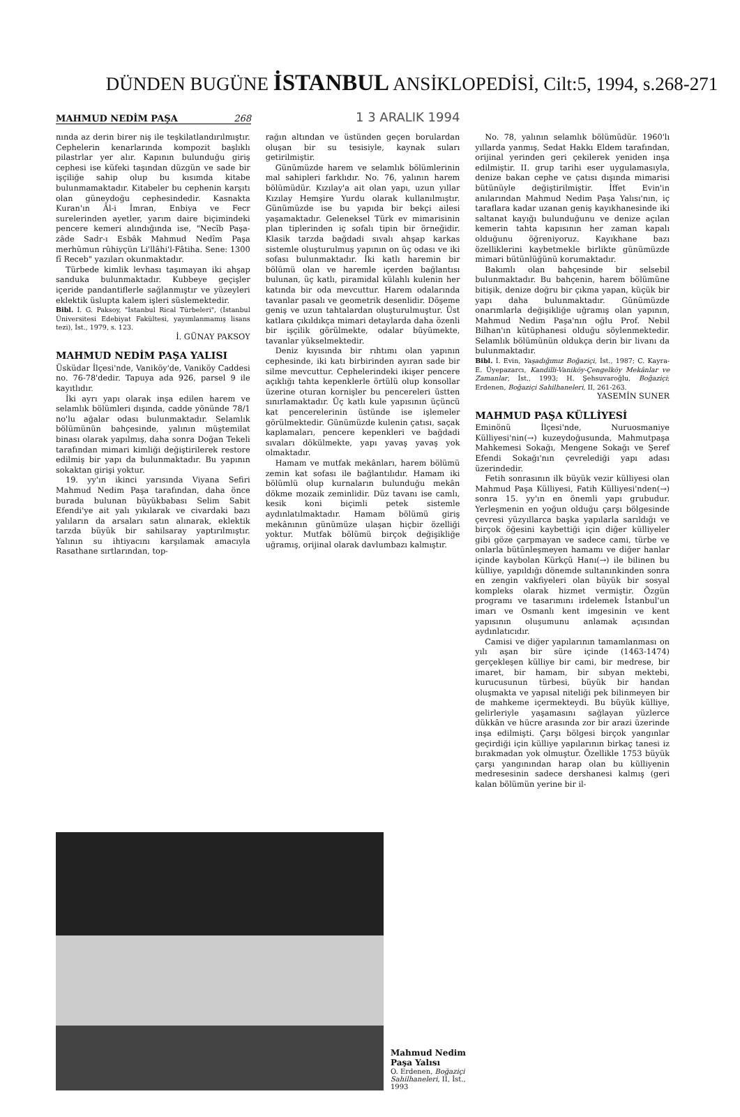DÜNDEN BUGÜNE İSTANBUL ANSİKLOPEDİSİ, Cilt:5, 1994, s.268-271
MAHMUD NEDİM PAŞA 268
1 3 ARALIK 1994
nında az derin birer niş ile teşkilatlandırılmıştır. Cephelerin kenarlarında kompozit başlıklı pilastrlar yer alır. Kapının bulunduğu giriş cephesi ise küfeki taşından düzgün ve sade bir işçiliğe sahip olup bu kısımda kitabe bulunmamaktadır. Kitabeler bu cephenin karşıtı olan güneydoğu cephesindedir. Kasnakta Kuran'ın Âl-i İmran, Enbiya ve Fecr surelerinden ayetler, yarım daire biçimindeki pencere kemeri alındığında ise, "Necîb Paşa-zâde Sadr-ı Esbâk Mahmud Nedîm Paşa merhûmun rûhiyçün Li'llâhi'l-Fâtiha. Sene: 1300 fî Receb" yazıları okunmaktadır.
Türbede kimlik levhası taşımayan iki ahşap sanduka bulunmaktadır. Kubbeye geçişler içeride pandantiflerle sağlanmıştır ve yüzeyleri eklektik üslupta kalem işleri süslemektedir.
Bibl. İ. G. Paksoy, "İstanbul Rical Türbeleri", (İstanbul Üniversitesi Edebiyat Fakültesi, yayımlanmamış lisans tezi), İst., 1979, s. 123.
İ. GÜNAY PAKSOY
MAHMUD NEDİM PAŞA YALISI
Üsküdar İlçesi'nde, Vaniköy'de, Vaniköy Caddesi no. 76-78'dedir. Tapuya ada 926, parsel 9 ile kayıtlıdır.
İki ayrı yapı olarak inşa edilen harem ve selamlık bölümleri dışında, cadde yönünde 78/1 no'lu ağalar odası bulunmaktadır. Selamlık bölümünün bahçesinde, yalının müştemilat binası olarak yapılmış, daha sonra Doğan Tekeli tarafından mimari kimliği değiştirilerek restore edilmiş bir yapı da bulunmaktadır. Bu yapının sokaktan girişi yoktur.
19. yy'ın ikinci yarısında Viyana Sefiri Mahmud Nedim Paşa tarafından, daha önce burada bulunan büyükbabası Selim Sabit Efendi'ye ait yalı yıkılarak ve civardaki bazı yalıların da arsaları satın alınarak, eklektik tarzda büyük bir sahilsaray yaptırılmıştır. Yalının su ihtiyacını karşılamak amacıyla Rasathane sırtlarından, top-
rağın altından ve üstünden geçen borulardan oluşan bir su tesisiyle, kaynak suları getirilmiştir.
Günümüzde harem ve selamlık bölümlerinin mal sahipleri farklıdır. No. 76, yalının harem bölümüdür. Kızılay'a ait olan yapı, uzun yıllar Kızılay Hemşire Yurdu olarak kullanılmıştır. Günümüzde ise bu yapıda bir bekçi ailesi yaşamaktadır. Geleneksel Türk ev mimarisinin plan tiplerinden iç sofalı tipin bir örneğidir. Klasik tarzda bağdadi sıvalı ahşap karkas sistemle oluşturulmuş yapının on üç odası ve iki sofası bulunmaktadır. İki katlı haremin bir bölümü olan ve haremle içerden bağlantısı bulunan, üç katlı, piramidal külahlı kulenin her katında bir oda mevcuttur. Harem odalarında tavanlar pasalı ve geometrik desenlidir. Döşeme geniş ve uzun tahtalardan oluşturulmuştur. Üst katlara çıkıldıkça mimari detaylarda daha özenli bir işçilik görülmekte, odalar büyümekte, tavanlar yükselmektedir.
Deniz kıyısında bir rıhtımı olan yapının cephesinde, iki katı birbirinden ayıran sade bir silme mevcuttur. Cephelerindeki ikişer pencere açıklığı tahta kepenklerle örtülü olup konsollar üzerine oturan kornişler bu pencereleri üstten sınırlamaktadır. Üç katlı kule yapısının üçüncü kat pencerelerinin üstünde ise işlemeler görülmektedir. Günümüzde kulenin çatısı, saçak kaplamaları, pencere kepenkleri ve bağdadi sıvaları dökülmekte, yapı yavaş yavaş yok olmaktadır.
Hamam ve mutfak mekânları, harem bölümü zemin kat sofası ile bağlantılıdır. Hamam iki bölümlü olup kurnaların bulunduğu mekân dökme mozaik zeminlidir. Düz tavanı ise camlı, kesik koni biçimli petek sistemle aydınlatılmaktadır. Hamam bölümü giriş mekânının günümüze ulaşan hiçbir özelliği yoktur. Mutfak bölümü birçok değişikliğe uğramış, orijinal olarak davlumbazı kalmıştır.
No. 78, yalının selamlık bölümüdür. 1960'lı yıllarda yanmış, Sedat Hakkı Eldem tarafından, orijinal yerinden geri çekilerek yeniden inşa edilmiştir. II. grup tarihi eser uygulamasıyla, denize bakan cephe ve çatısı dışında mimarisi bütünüyle değiştirilmiştir. İffet Evin'in anılarından Mahmud Nedim Paşa Yalısı'nın, iç taraflara kadar uzanan geniş kayıkhanesinde iki saltanat kayığı bulunduğunu ve denize açılan kemerin tahta kapısının her zaman kapalı olduğunu öğreniyoruz. Kayıkhane bazı özelliklerini kaybetmekle birlikte günümüzde mimari bütünlüğünü korumaktadır.
Bakımlı olan bahçesinde bir selsebil bulunmaktadır. Bu bahçenin, harem bölümüne bitişik, denize doğru bir çıkma yapan, küçük bir yapı daha bulunmaktadır. Günümüzde onarımlarla değişikliğe uğramış olan yapının, Mahmud Nedim Paşa'nın oğlu Prof. Nebil Bilhan'ın kütüphanesi olduğu söylenmektedir. Selamlık bölümünün oldukça derin bir livanı da bulunmaktadır.
Bibl. İ. Evin, Yaşadığımız Boğaziçi, İst., 1987; C. Kayra-E. Üyepazarcı, Kandilli-Vaniköy-Çengelköy Mekânlar ve Zamanlar, İst., 1993; H. Şehsuvaroğlu, Boğaziçi; Erdenen, Boğaziçi Sahilhaneleri, II, 261-263.
YASEMİN SUNER
MAHMUD PAŞA KÜLLİYESİ
Eminönü İlçesi'nde, Nuruosmaniye Külliyesi'nin(→) kuzeydoğusunda, Mahmutpaşa Mahkemesi Sokağı, Mengene Sokağı ve Şeref Efendi Sokağı'nın çevrelediği yapı adası üzerindedir.
Fetih sonrasının ilk büyük vezir külliyesi olan Mahmud Paşa Külliyesi, Fatih Külliyesi'nden(→) sonra 15. yy'ın en önemli yapı grubudur. Yerleşmenin en yoğun olduğu çarşı bölgesinde çevresi yüzyıllarca başka yapılarla sarıldığı ve birçok öğesini kaybettiği için diğer külliyeler gibi göze çarpmayan ve sadece cami, türbe ve onlarla bütünleşmeyen hamamı ve diğer hanlar içinde kaybolan Kürkçü Hanı(→) ile bilinen bu külliye, yapıldığı dönemde sultanınkinden sonra en zengin vakfiyeleri olan büyük bir sosyal kompleks olarak hizmet vermiştir. Özgün programı ve tasarımını irdelemek İstanbul'un imarı ve Osmanlı kent imgesinin ve kent yapısının oluşumunu anlamak açısından aydınlatıcıdır.
Camisi ve diğer yapılarının tamamlanması on yılı aşan bir süre içinde (1463-1474) gerçekleşen külliye bir cami, bir medrese, bir imaret, bir hamam, bir sıbyan mektebi, kurucusunun türbesi, büyük bir handan oluşmakta ve yapısal niteliği pek bilinmeyen bir de mahkeme içermekteydi. Bu büyük külliye, gelirleriyle yaşamasını sağlayan yüzlerce dükkân ve hücre arasında zor bir arazi üzerinde inşa edilmişti. Çarşı bölgesi birçok yangınlar geçirdiği için külliye yapılarının birkaç tanesi iz bırakmadan yok olmuştur. Özellikle 1753 büyük çarşı yangınından harap olan bu külliyenin medresesinin sadece dershanesi kalmış (geri kalan bölümün yerine bir il-
Mahmud Nedim Paşa Yalısı
O. Erdenen, Boğaziçi Sahilhaneleri, II, İst., 1993